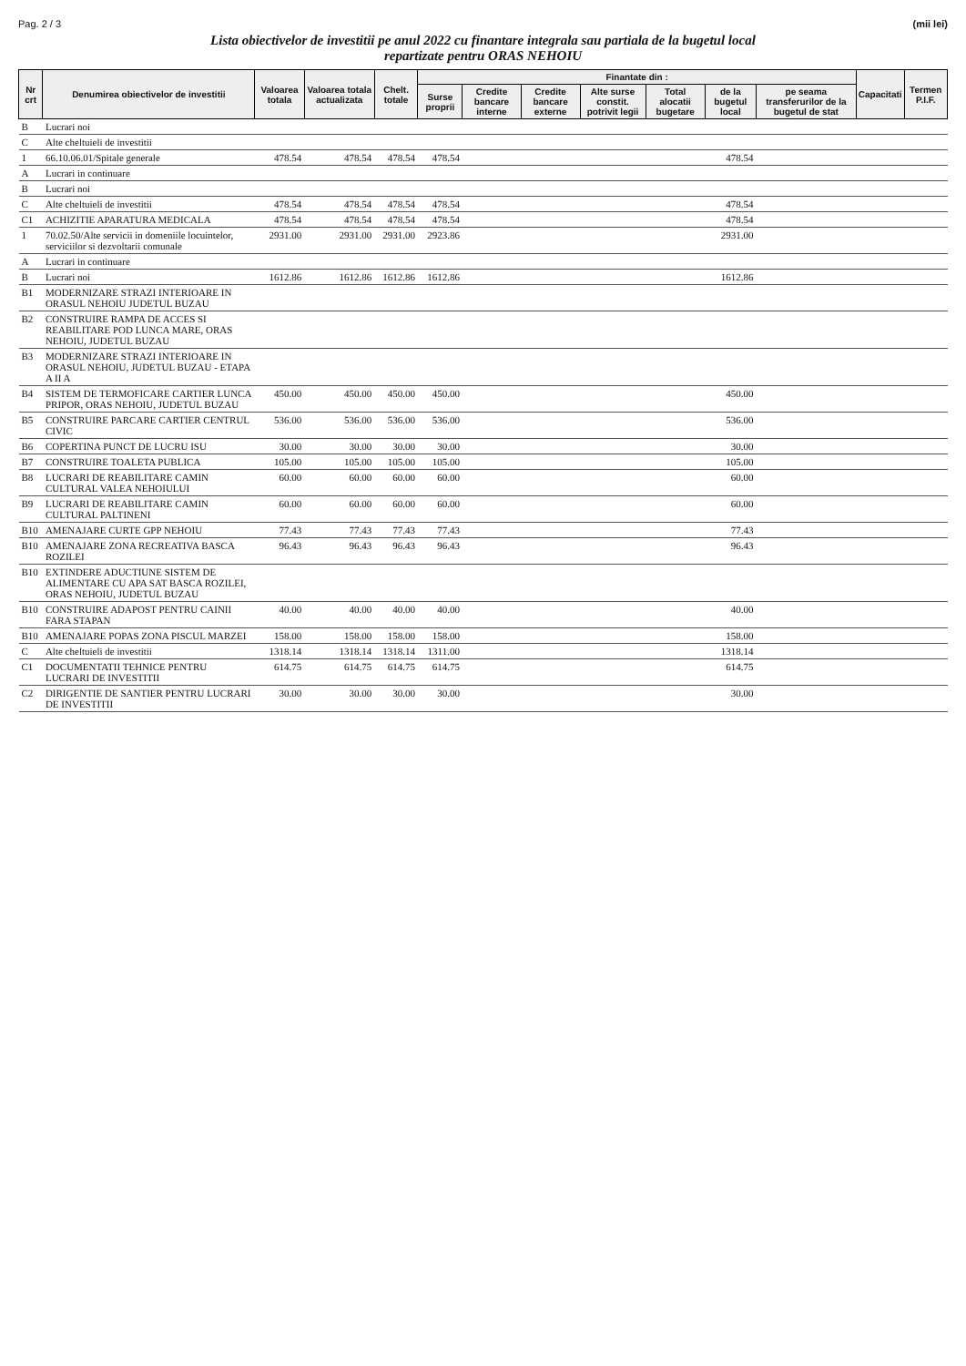Pag. 2 / 3 (mii lei)
Lista obiectivelor de investitii pe anul 2022 cu finantare integrala sau partiala de la bugetul local
repartizate pentru ORAS NEHOIU
| Nr crt | Denumirea obiectivelor de investitii | Valoarea totala | Valoarea totala actualizata | Chelt. totale | Finantate din : | | | | | | | Capacitati | Termen P.I.F. |
| --- | --- | --- | --- | --- | --- | --- | --- | --- | --- | --- | --- | --- | --- |
| | | | | | Surse proprii | Credite bancare interne | Credite bancare externe | Alte surse constit. potrivit legii | Total alocatii bugetare | de la bugetul local | pe seama transferurilor de la bugetul de stat | | |
| B | Lucrari noi | | | | | | | | | | | | |
| C | Alte cheltuieli de investitii | | | | | | | | | | | | |
| 1 | 66.10.06.01/Spitale generale | 478.54 | 478.54 | 478.54 | 478.54 | | | | | 478.54 | | | |
| A | Lucrari in continuare | | | | | | | | | | | | |
| B | Lucrari noi | | | | | | | | | | | | |
| C | Alte cheltuieli de investitii | 478.54 | 478.54 | 478.54 | 478.54 | | | | | 478.54 | | | |
| C1 | ACHIZITIE APARATURA MEDICALA | 478.54 | 478.54 | 478.54 | 478.54 | | | | | 478.54 | | | |
| 1 | 70.02.50/Alte servicii in domeniile locuintelor, serviciilor si dezvoltarii comunale | 2931.00 | 2931.00 | 2931.00 | 2923.86 | | | | | 2931.00 | | | |
| A | Lucrari in continuare | | | | | | | | | | | | |
| B | Lucrari noi | 1612.86 | 1612.86 | 1612.86 | 1612.86 | | | | | 1612.86 | | | |
| B1 | MODERNIZARE STRAZI INTERIOARE IN ORASUL NEHOIU JUDETUL BUZAU | | | | | | | | | | | | |
| B2 | CONSTRUIRE RAMPA DE ACCES SI REABILITARE POD LUNCA MARE, ORAS NEHOIU, JUDETUL BUZAU | | | | | | | | | | | | |
| B3 | MODERNIZARE STRAZI INTERIOARE IN ORASUL NEHOIU, JUDETUL BUZAU - ETAPA A II A | | | | | | | | | | | | |
| B4 | SISTEM DE TERMOFICARE CARTIER LUNCA PRIPOR, ORAS NEHOIU, JUDETUL BUZAU | 450.00 | 450.00 | 450.00 | 450.00 | | | | | 450.00 | | | |
| B5 | CONSTRUIRE PARCARE CARTIER CENTRUL CIVIC | 536.00 | 536.00 | 536.00 | 536.00 | | | | | 536.00 | | | |
| B6 | COPERTINA PUNCT DE LUCRU ISU | 30.00 | 30.00 | 30.00 | 30.00 | | | | | 30.00 | | | |
| B7 | CONSTRUIRE TOALETA PUBLICA | 105.00 | 105.00 | 105.00 | 105.00 | | | | | 105.00 | | | |
| B8 | LUCRARI DE REABILITARE CAMIN CULTURAL VALEA NEHOIULUI | 60.00 | 60.00 | 60.00 | 60.00 | | | | | 60.00 | | | |
| B9 | LUCRARI DE REABILITARE CAMIN CULTURAL PALTINENI | 60.00 | 60.00 | 60.00 | 60.00 | | | | | 60.00 | | | |
| B10 | AMENAJARE CURTE GPP NEHOIU | 77.43 | 77.43 | 77.43 | 77.43 | | | | | 77.43 | | | |
| B10 | AMENAJARE ZONA RECREATIVA BASCA ROZILEI | 96.43 | 96.43 | 96.43 | 96.43 | | | | | 96.43 | | | |
| B10 | EXTINDERE ADUCTIUNE SISTEM DE ALIMENTARE CU APA SAT BASCA ROZILEI, ORAS NEHOIU, JUDETUL BUZAU | | | | | | | | | | | | |
| B10 | CONSTRUIRE ADAPOST PENTRU CAINII FARA STAPAN | 40.00 | 40.00 | 40.00 | 40.00 | | | | | 40.00 | | | |
| B10 | AMENAJARE POPAS ZONA PISCUL MARZEI | 158.00 | 158.00 | 158.00 | 158.00 | | | | | 158.00 | | | |
| C | Alte cheltuieli de investitii | 1318.14 | 1318.14 | 1318.14 | 1311.00 | | | | | 1318.14 | | | |
| C1 | DOCUMENTATII TEHNICE PENTRU LUCRARI DE INVESTITII | 614.75 | 614.75 | 614.75 | 614.75 | | | | | 614.75 | | | |
| C2 | DIRIGENTIE DE SANTIER PENTRU LUCRARI DE INVESTITII | 30.00 | 30.00 | 30.00 | 30.00 | | | | | 30.00 | | | |